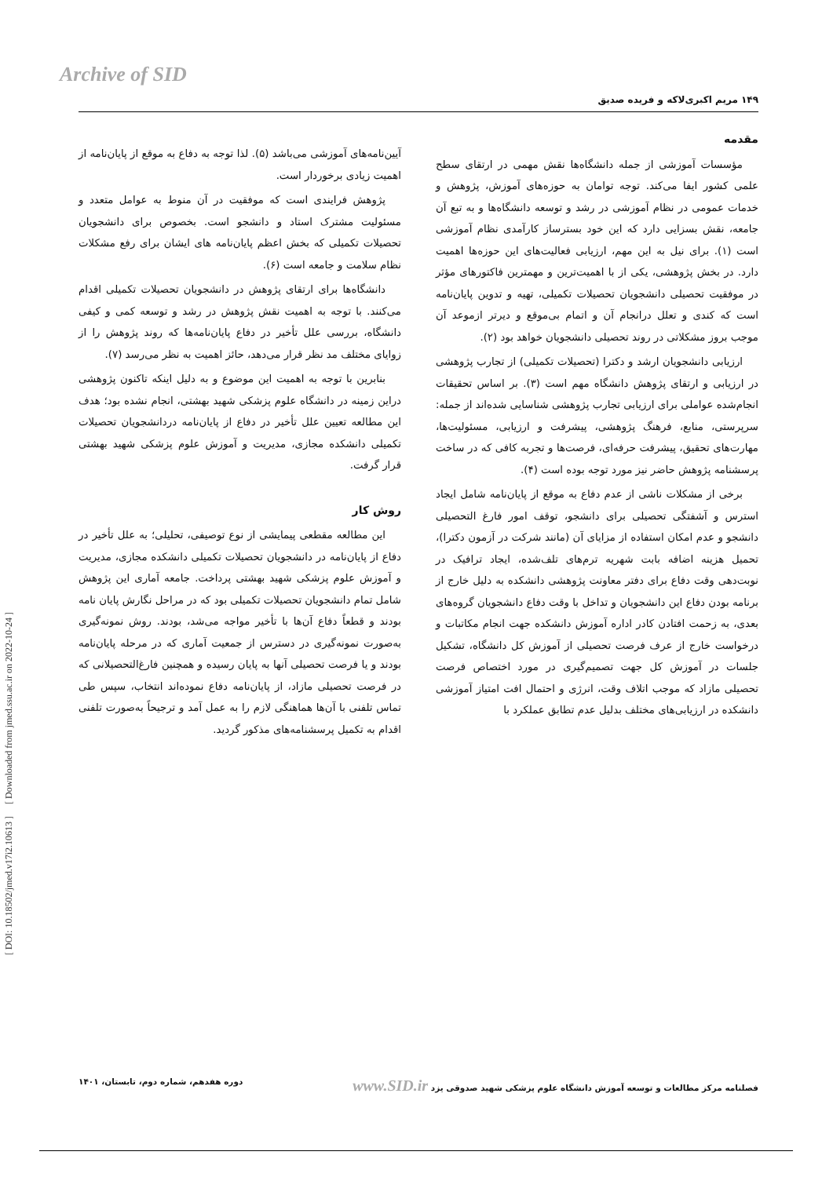Archive of SID
[ DOI: 10.18502/jmed.v17i2.10613 ] [ Downloaded from jmed.ssu.ac.ir on 2022-10-24 ]
۱۴۹ مریم اکبری‌لاکه و فریده صدیق
مقدمه
مؤسسات آموزشی از جمله دانشگاه‌ها نقش مهمی در ارتقای سطح علمی کشور ایفا می‌کند. توجه توامان به حوزه‌های آموزش، پژوهش و خدمات عمومی در نظام آموزشی در رشد و توسعه دانشگاه‌ها و به تبع آن جامعه، نقش بسزایی دارد که این خود بسترساز کارآمدی نظام آموزشی است (۱). برای نیل به این مهم، ارزیابی فعالیت‌های این حوزه‌ها اهمیت دارد. در بخش پژوهشی، یکی از با اهمیت‌ترین و مهمترین فاکتورهای مؤثر در موفقیت تحصیلی دانشجویان تحصیلات تکمیلی، تهیه و تدوین پایان‌نامه است که کندی و تعلل درانجام آن و اتمام بی‌موقع و دیرتر ازموعد آن موجب بروز مشکلاتی در روند تحصیلی دانشجویان خواهد بود (۲).
ارزیابی دانشجویان ارشد و دکترا (تحصیلات تکمیلی) از تجارب پژوهشی در ارزیابی و ارتقای پژوهش دانشگاه مهم است (۳). بر اساس تحقیقات انجام‌شده عواملی برای ارزیابی تجارب پژوهشی شناسایی شده‌اند از جمله: سرپرستی، منابع، فرهنگ پژوهشی، پیشرفت و ارزیابی، مسئولیت‌ها، مهارت‌های تحقیق، پیشرفت حرفه‌ای، فرصت‌ها و تجربه کافی که در ساخت پرسشنامه پژوهش حاضر نیز مورد توجه بوده است (۴).
برخی از مشکلات ناشی از عدم دفاع به موقع از پایان‌نامه شامل ایجاد استرس و آشفتگی تحصیلی برای دانشجو، توقف امور فارغ التحصیلی دانشجو و عدم امکان استفاده از مزایای آن (مانند شرکت در آزمون دکترا)، تحمیل هزینه اضافه بابت شهریه ترم‌های تلف‌شده، ایجاد ترافیک در نوبت‌دهی وقت دفاع برای دفتر معاونت پژوهشی دانشکده به دلیل خارج از برنامه بودن دفاع این دانشجویان و تداخل با وقت دفاع دانشجویان گروه‌های بعدی، به زحمت افتادن کادر اداره آموزش دانشکده جهت انجام مکاتبات و درخواست خارج از عرف فرصت تحصیلی از آموزش کل دانشگاه، تشکیل جلسات در آموزش کل جهت تصمیم‌گیری در مورد اختصاص فرصت تحصیلی مازاد که موجب اتلاف وقت، انرژی و احتمال افت امتیاز آموزشی دانشکده در ارزیابی‌های مختلف بدلیل عدم تطابق عملکرد با
آیین‌نامه‌های آموزشی می‌باشد (۵). لذا توجه به دفاع به موقع از پایان‌نامه از اهمیت زیادی برخوردار است.
پژوهش فرایندی است که موفقیت در آن منوط به عوامل متعدد و مسئولیت مشترک استاد و دانشجو است. بخصوص برای دانشجویان تحصیلات تکمیلی که بخش اعظم پایان‌نامه های ایشان برای رفع مشکلات نظام سلامت و جامعه است (۶).
دانشگاه‌ها برای ارتقای پژوهش در دانشجویان تحصیلات تکمیلی اقدام می‌کنند. با توجه به اهمیت نقش پژوهش در رشد و توسعه کمی و کیفی دانشگاه، بررسی علل تأخیر در دفاع پایان‌نامه‌ها که روند پژوهش را از زوایای مختلف مد نظر قرار می‌دهد، حائز اهمیت به نظر می‌رسد (۷).
بنابرین با توجه به اهمیت این موضوع و به دلیل اینکه تاکنون پژوهشی دراین زمینه در دانشگاه علوم پزشکی شهید بهشتی، انجام نشده بود؛ هدف این مطالعه تعیین علل تأخیر در دفاع از پایان‌نامه دردانشجویان تحصیلات تکمیلی دانشکده مجازی، مدیریت و آموزش علوم پزشکی شهید بهشتی قرار گرفت.
روش کار
این مطالعه مقطعی پیمایشی از نوع توصیفی، تحلیلی؛ به علل تأخیر در دفاع از پایان‌نامه در دانشجویان تحصیلات تکمیلی دانشکده مجازی، مدیریت و آموزش علوم پزشکی شهید بهشتی پرداخت. جامعه آماری این پژوهش شامل تمام دانشجویان تحصیلات تکمیلی بود که در مراحل نگارش پایان نامه بودند و قطعاً دفاع آن‌ها با تأخیر مواجه می‌شد، بودند. روش نمونه‌گیری به‌صورت نمونه‌گیری در دسترس از جمعیت آماری که در مرحله پایان‌نامه بودند و یا فرصت تحصیلی آنها به پایان رسیده و همچنین فارغ‌التحصیلانی که در فرصت تحصیلی مازاد، از پایان‌نامه دفاع نموده‌اند انتخاب، سپس طی تماس تلفنی با آن‌ها هماهنگی لازم را به عمل آمد و ترجیحاً به‌صورت تلفنی اقدام به تکمیل پرسشنامه‌های مذکور گردید.
فصلنامه مرکز مطالعات و توسعه آموزش دانشگاه علوم پزشکی شهید صدوقی یزد www.SID.ir دوره هفدهم، شماره دوم، تابستان، ۱۴۰۱